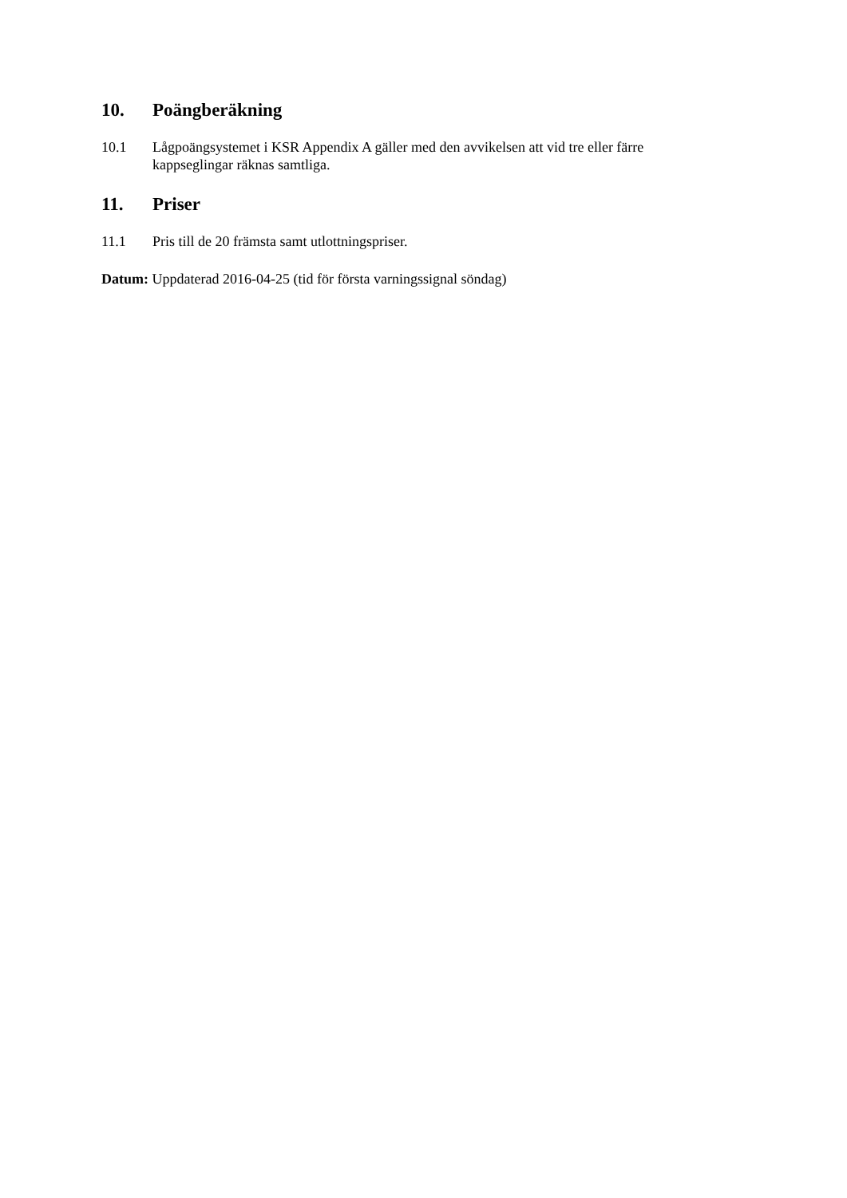10. Poängberäkning
10.1 Lågpoängsystemet i KSR Appendix A gäller med den avvikelsen att vid tre eller färre kappseglingar räknas samtliga.
11. Priser
11.1 Pris till de 20 främsta samt utlottningspriser.
Datum: Uppdaterad 2016-04-25 (tid för första varningssignal söndag)